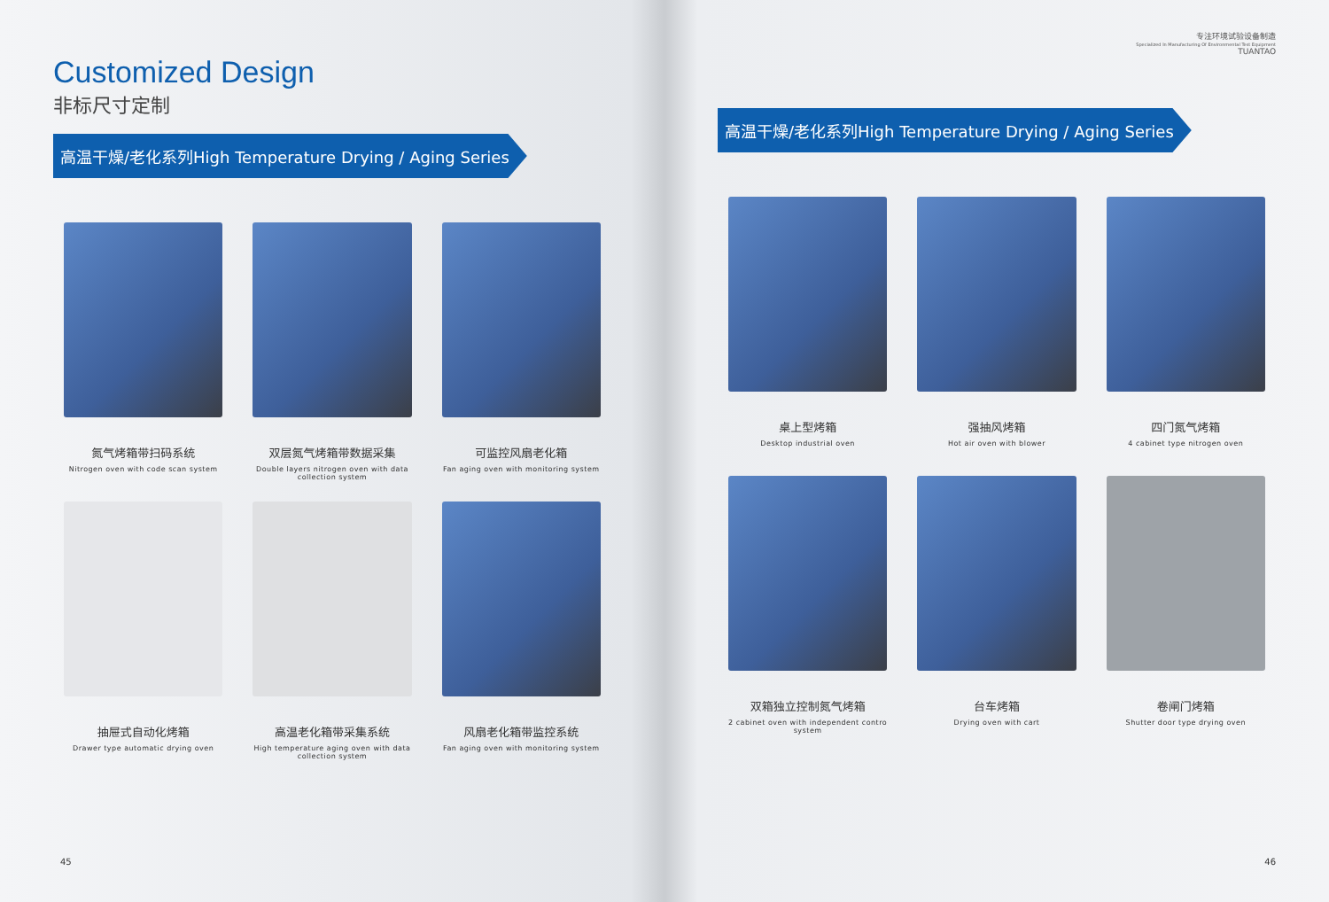Customized Design
非标尺寸定制
高温干燥/老化系列High Temperature Drying / Aging Series
氮气烤箱带扫码系统
Nitrogen oven with code scan system
双层氮气烤箱带数据采集
Double layers nitrogen oven with data collection system
可监控风扇老化箱
Fan aging oven with monitoring system
抽屉式自动化烤箱
Drawer type automatic drying oven
高温老化箱带采集系统
High temperature aging oven with data collection system
风扇老化箱带监控系统
Fan aging oven with monitoring system
45
专注环境试验设备制造
Specialized In Manufacturing Of Environmental Test Equipment
TUANTAO
高温干燥/老化系列High Temperature Drying / Aging Series
桌上型烤箱
Desktop industrial oven
强抽风烤箱
Hot air oven with blower
四门氮气烤箱
4 cabinet type nitrogen oven
双箱独立控制氮气烤箱
2 cabinet oven with independent contro system
台车烤箱
Drying oven with cart
卷闸门烤箱
Shutter door type drying oven
46